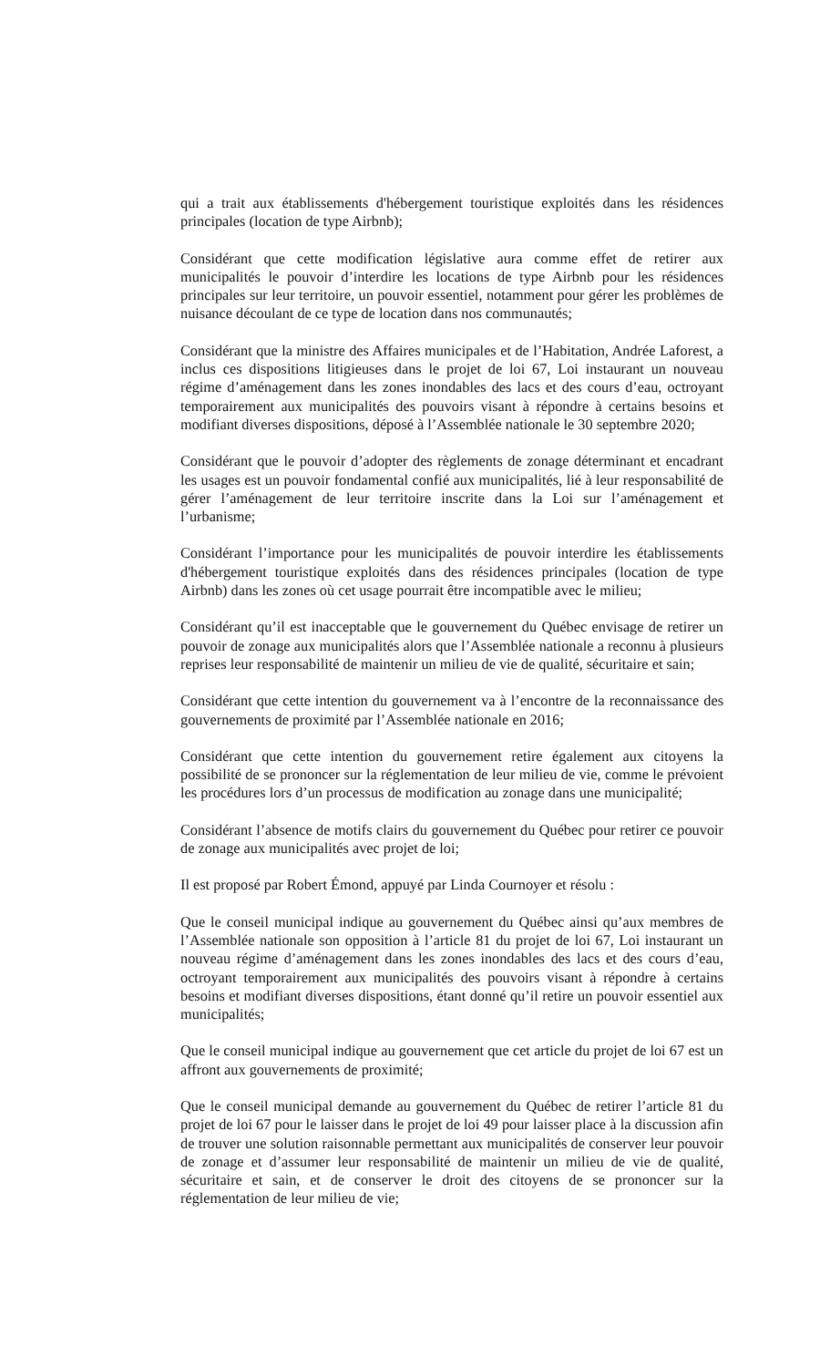qui a trait aux établissements d'hébergement touristique exploités dans les résidences principales (location de type Airbnb);
Considérant que cette modification législative aura comme effet de retirer aux municipalités le pouvoir d’interdire les locations de type Airbnb pour les résidences principales sur leur territoire, un pouvoir essentiel, notamment pour gérer les problèmes de nuisance découlant de ce type de location dans nos communautés;
Considérant que la ministre des Affaires municipales et de l’Habitation, Andrée Laforest, a inclus ces dispositions litigieuses dans le projet de loi 67, Loi instaurant un nouveau régime d’aménagement dans les zones inondables des lacs et des cours d’eau, octroyant temporairement aux municipalités des pouvoirs visant à répondre à certains besoins et modifiant diverses dispositions, déposé à l’Assemblée nationale le 30 septembre 2020;
Considérant que le pouvoir d’adopter des règlements de zonage déterminant et encadrant les usages est un pouvoir fondamental confié aux municipalités, lié à leur responsabilité de gérer l’aménagement de leur territoire inscrite dans la Loi sur l’aménagement et l’urbanisme;
Considérant l’importance pour les municipalités de pouvoir interdire les établissements d'hébergement touristique exploités dans des résidences principales (location de type Airbnb) dans les zones où cet usage pourrait être incompatible avec le milieu;
Considérant qu’il est inacceptable que le gouvernement du Québec envisage de retirer un pouvoir de zonage aux municipalités alors que l’Assemblée nationale a reconnu à plusieurs reprises leur responsabilité de maintenir un milieu de vie de qualité, sécuritaire et sain;
Considérant que cette intention du gouvernement va à l’encontre de la reconnaissance des gouvernements de proximité par l’Assemblée nationale en 2016;
Considérant que cette intention du gouvernement retire également aux citoyens la possibilité de se prononcer sur la réglementation de leur milieu de vie, comme le prévoient les procédures lors d’un processus de modification au zonage dans une municipalité;
Considérant l’absence de motifs clairs du gouvernement du Québec pour retirer ce pouvoir de zonage aux municipalités avec projet de loi;
Il est proposé par Robert Émond, appuyé par Linda Cournoyer et résolu :
Que le conseil municipal indique au gouvernement du Québec ainsi qu’aux membres de l’Assemblée nationale son opposition à l’article 81 du projet de loi 67, Loi instaurant un nouveau régime d’aménagement dans les zones inondables des lacs et des cours d’eau, octroyant temporairement aux municipalités des pouvoirs visant à répondre à certains besoins et modifiant diverses dispositions, étant donné qu’il retire un pouvoir essentiel aux municipalités;
Que le conseil municipal indique au gouvernement que cet article du projet de loi 67 est un affront aux gouvernements de proximité;
Que le conseil municipal demande au gouvernement du Québec de retirer l’article 81 du projet de loi 67 pour le laisser dans le projet de loi 49 pour laisser place à la discussion afin de trouver une solution raisonnable permettant aux municipalités de conserver leur pouvoir de zonage et d’assumer leur responsabilité de maintenir un milieu de vie de qualité, sécuritaire et sain, et de conserver le droit des citoyens de se prononcer sur la réglementation de leur milieu de vie;